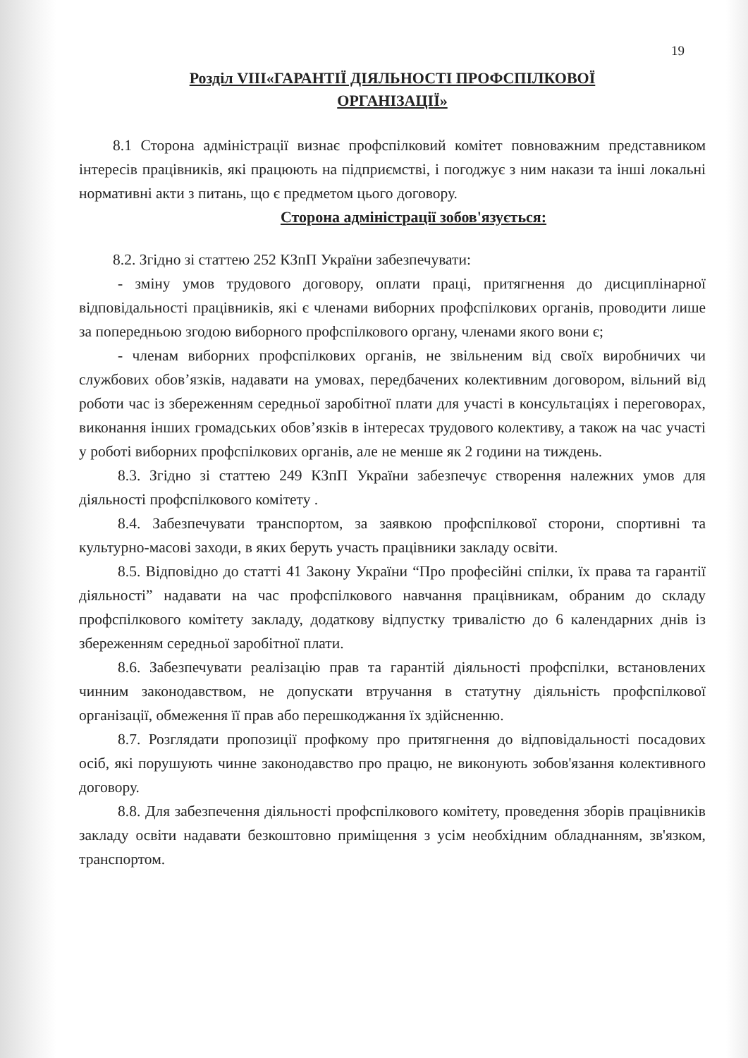19
Розділ VIII«ГАРАНТІЇ ДІЯЛЬНОСТІ ПРОФСПІЛКОВОЇ
ОРГАНІЗАЦІЇ»
8.1 Сторона адміністрації визнає профспілковий комітет повноважним представником інтересів працівників, які працюють на підприємстві, і погоджує з ним накази та інші локальні нормативні акти з питань, що є предметом цього договору.
Сторона адміністрації зобов'язується:
8.2. Згідно зі статтею 252 КЗпП України забезпечувати:
- зміну умов трудового договору, оплати праці, притягнення до дисциплінарної відповідальності працівників, які є членами виборних профспілкових органів, проводити лише за попередньою згодою виборного профспілкового органу, членами якого вони є;
- членам виборних профспілкових органів, не звільненим від своїх виробничих чи службових обов’язків, надавати на умовах, передбачених колективним договором, вільний від роботи час із збереженням середньої заробітної плати для участі в консультаціях і переговорах, виконання інших громадських обов’язків в інтересах трудового колективу, а також на час участі у роботі виборних профспілкових органів, але не менше як 2 години на тиждень.
8.3. Згідно зі статтею 249 КЗпП України забезпечує створення належних умов для діяльності профспілкового комітету .
8.4. Забезпечувати транспортом, за заявкою профспілкової сторони, спортивні та культурно-масові заходи, в яких беруть участь працівники закладу освіти.
8.5. Відповідно до статті 41 Закону України “Про професійні спілки, їх права та гарантії діяльності” надавати на час профспілкового навчання працівникам, обраним до складу профспілкового комітету закладу, додаткову відпустку тривалістю до 6 календарних днів із збереженням середньої заробітної плати.
8.6. Забезпечувати реалізацію прав та гарантій діяльності профспілки, встановлених чинним законодавством, не допускати втручання в статутну діяльність профспілкової організації, обмеження її прав або перешкоджання їх здійсненню.
8.7. Розглядати пропозиції профкому про притягнення до відповідальності посадових осіб, які порушують чинне законодавство про працю, не виконують зобов'язання колективного договору.
8.8. Для забезпечення діяльності профспілкового комітету, проведення зборів працівників закладу освіти надавати безкоштовно приміщення з усім необхідним обладнанням, зв'язком, транспортом.